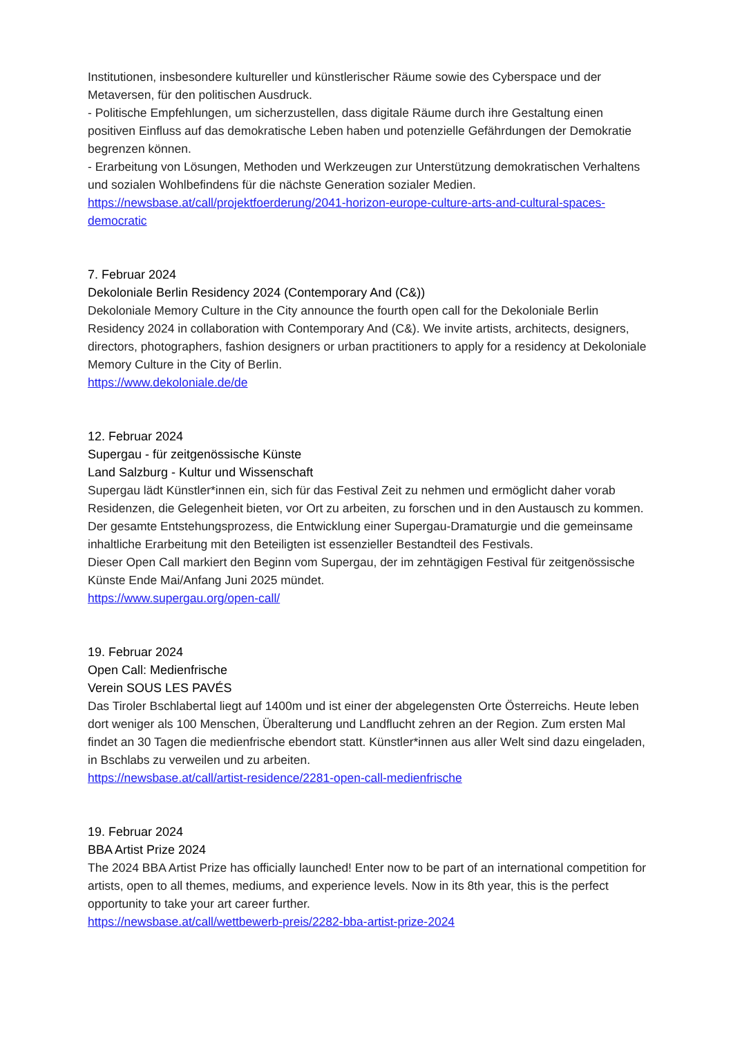Institutionen, insbesondere kultureller und künstlerischer Räume sowie des Cyberspace und der Metaversen, für den politischen Ausdruck.
- Politische Empfehlungen, um sicherzustellen, dass digitale Räume durch ihre Gestaltung einen positiven Einfluss auf das demokratische Leben haben und potenzielle Gefährdungen der Demokratie begrenzen können.
- Erarbeitung von Lösungen, Methoden und Werkzeugen zur Unterstützung demokratischen Verhaltens und sozialen Wohlbefindens für die nächste Generation sozialer Medien.
https://newsbase.at/call/projektfoerderung/2041-horizon-europe-culture-arts-and-cultural-spaces-democratic
7. Februar 2024
Dekoloniale Berlin Residency 2024 (Contemporary And (C&))
Dekoloniale Memory Culture in the City announce the fourth open call for the Dekoloniale Berlin Residency 2024 in collaboration with Contemporary And (C&). We invite artists, architects, designers, directors, photographers, fashion designers or urban practitioners to apply for a residency at Dekoloniale Memory Culture in the City of Berlin.
https://www.dekoloniale.de/de
12. Februar 2024
Supergau - für zeitgenössische Künste
Land Salzburg - Kultur und Wissenschaft
Supergau lädt Künstler*innen ein, sich für das Festival Zeit zu nehmen und ermöglicht daher vorab Residenzen, die Gelegenheit bieten, vor Ort zu arbeiten, zu forschen und in den Austausch zu kommen. Der gesamte Entstehungsprozess, die Entwicklung einer Supergau-Dramaturgie und die gemeinsame inhaltliche Erarbeitung mit den Beteiligten ist essenzieller Bestandteil des Festivals.
Dieser Open Call markiert den Beginn vom Supergau, der im zehntägigen Festival für zeitgenössische Künste Ende Mai/Anfang Juni 2025 mündet.
https://www.supergau.org/open-call/
19. Februar 2024
Open Call: Medienfrische
Verein SOUS LES PAVÉS
Das Tiroler Bschlabertal liegt auf 1400m und ist einer der abgelegensten Orte Österreichs. Heute leben dort weniger als 100 Menschen, Überalterung und Landflucht zehren an der Region. Zum ersten Mal findet an 30 Tagen die medienfrische ebendort statt. Künstler*innen aus aller Welt sind dazu eingeladen, in Bschlabs zu verweilen und zu arbeiten.
https://newsbase.at/call/artist-residence/2281-open-call-medienfrische
19. Februar 2024
BBA Artist Prize 2024
The 2024 BBA Artist Prize has officially launched! Enter now to be part of an international competition for artists, open to all themes, mediums, and experience levels. Now in its 8th year, this is the perfect opportunity to take your art career further.
https://newsbase.at/call/wettbewerb-preis/2282-bba-artist-prize-2024